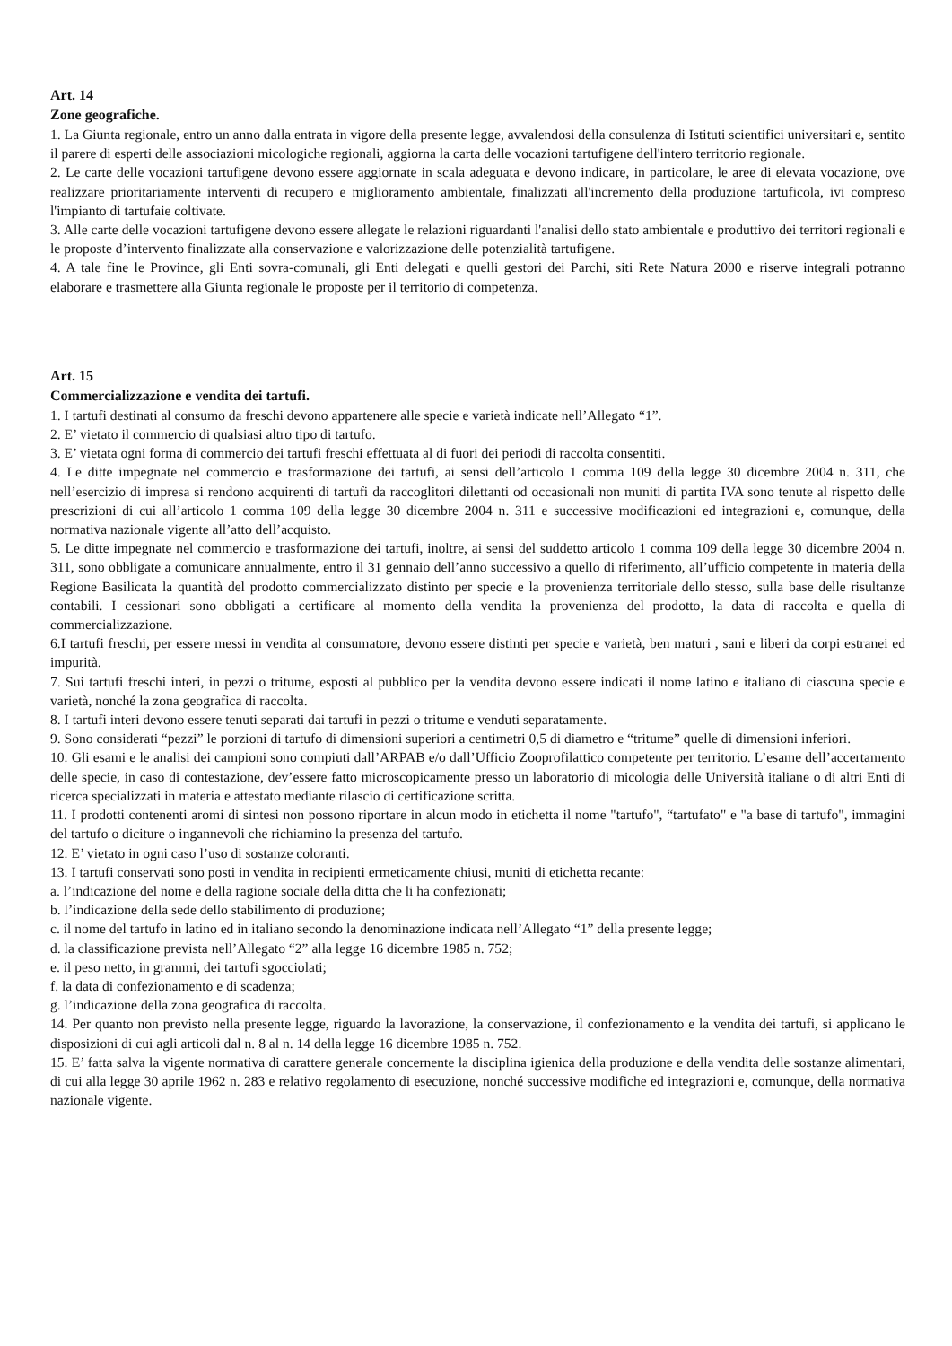Art. 14
Zone geografiche.
1. La Giunta regionale, entro un anno dalla entrata in vigore della presente legge, avvalendosi della consulenza di Istituti scientifici universitari e, sentito il parere di esperti delle associazioni micologiche regionali, aggiorna la carta delle vocazioni tartufigene dell'intero territorio regionale.
2. Le carte delle vocazioni tartufigene devono essere aggiornate in scala adeguata e devono indicare, in particolare, le aree di elevata vocazione, ove realizzare prioritariamente interventi di recupero e miglioramento ambientale, finalizzati all'incremento della produzione tartuficola, ivi compreso l'impianto di tartufaie coltivate.
3. Alle carte delle vocazioni tartufigene devono essere allegate le relazioni riguardanti l'analisi dello stato ambientale e produttivo dei territori regionali e le proposte d’intervento finalizzate alla conservazione e valorizzazione delle potenzialità tartufigene.
4. A tale fine le Province, gli Enti sovra-comunali, gli Enti delegati e quelli gestori dei Parchi, siti Rete Natura 2000 e riserve integrali potranno elaborare e trasmettere alla Giunta regionale le proposte per il territorio di competenza.
Art. 15
Commercializzazione e vendita dei tartufi.
1. I tartufi destinati al consumo da freschi devono appartenere alle specie e varietà indicate nell’Allegato “1”.
2. E’ vietato il commercio di qualsiasi altro tipo di tartufo.
3. E’ vietata ogni forma di commercio dei tartufi freschi effettuata al di fuori dei periodi di raccolta consentiti.
4. Le ditte impegnate nel commercio e trasformazione dei tartufi, ai sensi dell’articolo 1 comma 109 della legge 30 dicembre 2004 n. 311, che nell’esercizio di impresa si rendono acquirenti di tartufi da raccoglitori dilettanti od occasionali non muniti di partita IVA sono tenute al rispetto delle prescrizioni di cui all’articolo 1 comma 109 della legge 30 dicembre 2004 n. 311 e successive modificazioni ed integrazioni e, comunque, della normativa nazionale vigente all’atto dell’acquisto.
5. Le ditte impegnate nel commercio e trasformazione dei tartufi, inoltre, ai sensi del suddetto articolo 1 comma 109 della legge 30 dicembre 2004 n. 311, sono obbligate a comunicare annualmente, entro il 31 gennaio dell’anno successivo a quello di riferimento, all’ufficio competente in materia della Regione Basilicata la quantità del prodotto commercializzato distinto per specie e la provenienza territoriale dello stesso, sulla base delle risultanze contabili. I cessionari sono obbligati a certificare al momento della vendita la provenienza del prodotto, la data di raccolta e quella di commercializzazione.
6.I tartufi freschi, per essere messi in vendita al consumatore, devono essere distinti per specie e varietà, ben maturi , sani e liberi da corpi estranei ed impurità.
7. Sui tartufi freschi interi, in pezzi o tritume, esposti al pubblico per la vendita devono essere indicati il nome latino e italiano di ciascuna specie e varietà, nonché la zona geografica di raccolta.
8. I tartufi interi devono essere tenuti separati dai tartufi in pezzi o tritume e venduti separatamente.
9. Sono considerati “pezzi” le porzioni di tartufo di dimensioni superiori a centimetri 0,5 di diametro e “tritume” quelle di dimensioni inferiori.
10. Gli esami e le analisi dei campioni sono compiuti dall’ARPAB e/o dall’Ufficio Zooprofilattico competente per territorio. L’esame dell’accertamento delle specie, in caso di contestazione, dev’essere fatto microscopicamente presso un laboratorio di micologia delle Università italiane o di altri Enti di ricerca specializzati in materia e attestato mediante rilascio di certificazione scritta.
11. I prodotti contenenti aromi di sintesi non possono riportare in alcun modo in etichetta il nome "tartufo", “tartufato" e "a base di tartufo", immagini del tartufo o diciture o ingannevoli che richiamino la presenza del tartufo.
12. E’ vietato in ogni caso l’uso di sostanze coloranti.
13. I tartufi conservati sono posti in vendita in recipienti ermeticamente chiusi, muniti di etichetta recante:
a. l’indicazione del nome e della ragione sociale della ditta che li ha confezionati;
b. l’indicazione della sede dello stabilimento di produzione;
c. il nome del tartufo in latino ed in italiano secondo la denominazione indicata nell’Allegato “1” della presente legge;
d. la classificazione prevista nell’Allegato “2” alla legge 16 dicembre 1985 n. 752;
e. il peso netto, in grammi, dei tartufi sgocciolati;
f. la data di confezionamento e di scadenza;
g. l’indicazione della zona geografica di raccolta.
14. Per quanto non previsto nella presente legge, riguardo la lavorazione, la conservazione, il confezionamento e la vendita dei tartufi, si applicano le disposizioni di cui agli articoli dal n. 8 al n. 14 della legge 16 dicembre 1985 n. 752.
15. E’ fatta salva la vigente normativa di carattere generale concernente la disciplina igienica della produzione e della vendita delle sostanze alimentari, di cui alla legge 30 aprile 1962 n. 283 e relativo regolamento di esecuzione, nonché successive modifiche ed integrazioni e, comunque, della normativa nazionale vigente.